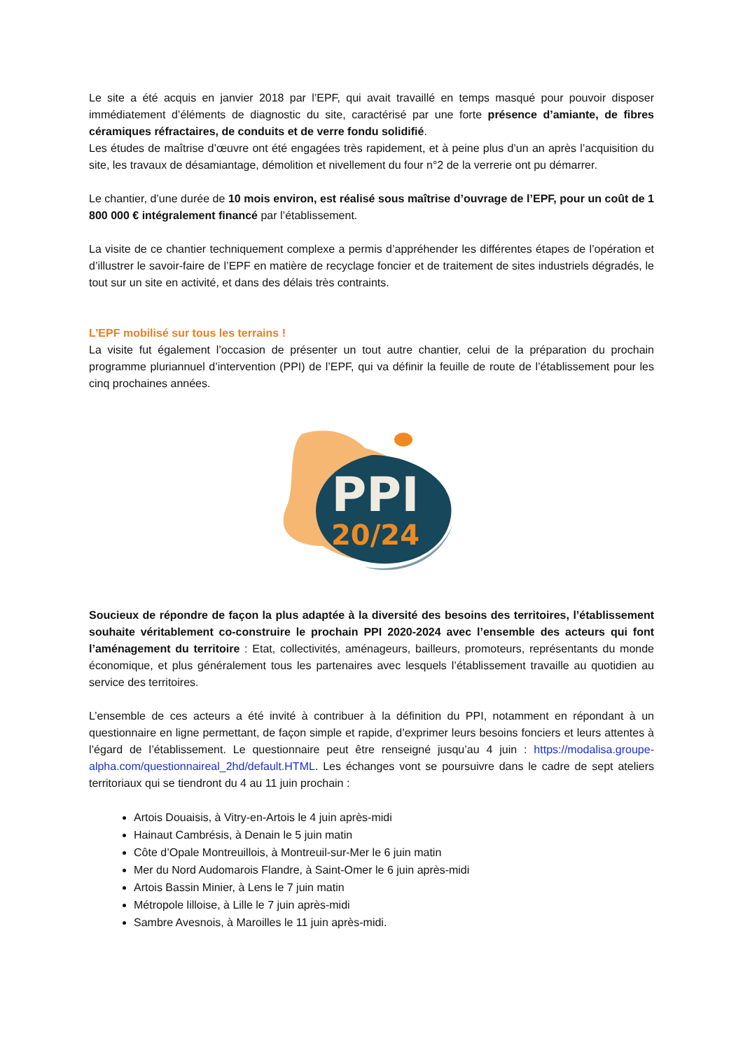Le site a été acquis en janvier 2018 par l’EPF, qui avait travaillé en temps masqué pour pouvoir disposer immédiatement d’éléments de diagnostic du site, caractérisé par une forte présence d’amiante, de fibres céramiques réfractaires, de conduits et de verre fondu solidifié.
Les études de maîtrise d’œuvre ont été engagées très rapidement, et à peine plus d’un an après l’acquisition du site, les travaux de désamiantage, démolition et nivellement du four n°2 de la verrerie ont pu démarrer.
Le chantier, d’une durée de 10 mois environ, est réalisé sous maîtrise d’ouvrage de l’EPF, pour un coût de 1 800 000 € intégralement financé par l’établissement.
La visite de ce chantier techniquement complexe a permis d’appréhender les différentes étapes de l’opération et d’illustrer le savoir-faire de l’EPF en matière de recyclage foncier et de traitement de sites industriels dégradés, le tout sur un site en activité, et dans des délais très contraints.
L’EPF mobilisé sur tous les terrains !
La visite fut également l’occasion de présenter un tout autre chantier, celui de la préparation du prochain programme pluriannuel d’intervention (PPI) de l’EPF, qui va définir la feuille de route de l’établissement pour les cinq prochaines années.
PPI
20/24
Soucieux de répondre de façon la plus adaptée à la diversité des besoins des territoires, l’établissement souhaite véritablement co-construire le prochain PPI 2020-2024 avec l’ensemble des acteurs qui font l’aménagement du territoire : Etat, collectivités, aménageurs, bailleurs, promoteurs, représentants du monde économique, et plus généralement tous les partenaires avec lesquels l’établissement travaille au quotidien au service des territoires.
L’ensemble de ces acteurs a été invité à contribuer à la définition du PPI, notamment en répondant à un questionnaire en ligne permettant, de façon simple et rapide, d’exprimer leurs besoins fonciers et leurs attentes à l’égard de l’établissement. Le questionnaire peut être renseigné jusqu’au 4 juin : https://modalisa.groupe-alpha.com/questionnaireal_2hd/default.HTML. Les échanges vont se poursuivre dans le cadre de sept ateliers territoriaux qui se tiendront du 4 au 11 juin prochain :
Artois Douaisis, à Vitry-en-Artois le 4 juin après-midi
Hainaut Cambrésis, à Denain le 5 juin matin
Côte d’Opale Montreuillois, à Montreuil-sur-Mer le 6 juin matin
Mer du Nord Audomarois Flandre, à Saint-Omer le 6 juin après-midi
Artois Bassin Minier, à Lens le 7 juin matin
Métropole lilloise, à Lille le 7 juin après-midi
Sambre Avesnois, à Maroilles le 11 juin après-midi.